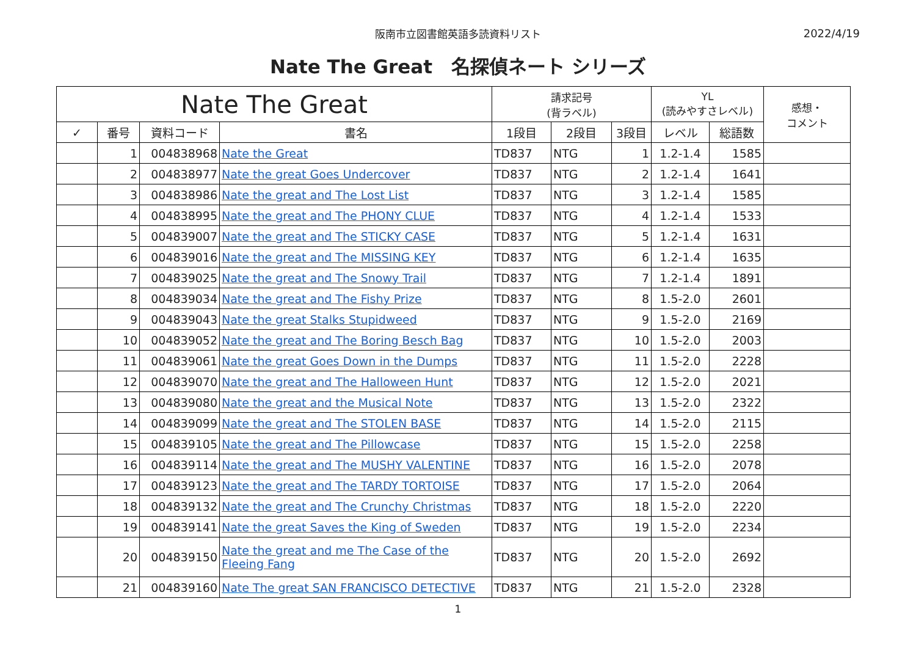阪南市立図書館英語多読資料リスト
2022/4/19
Nate The Great　名探偵ネート シリーズ
| Nate The Great | | | | 請求記号 (背ラベル) | | | YL (読みやすさレベル) | | 感想・ コメント |
| --- | --- | --- | --- | --- | --- | --- | --- | --- | --- |
| ✓ | 番号 | 資料コード | 書名 | 1段目 | 2段目 | 3段目 | レベル | 総語数 | |
| | 1 | 004838968 | Nate the Great | TD837 | NTG | 1 | 1.2-1.4 | 1585 | |
| | 2 | 004838977 | Nate the great Goes Undercover | TD837 | NTG | 2 | 1.2-1.4 | 1641 | |
| | 3 | 004838986 | Nate the great and The Lost List | TD837 | NTG | 3 | 1.2-1.4 | 1585 | |
| | 4 | 004838995 | Nate the great and The PHONY CLUE | TD837 | NTG | 4 | 1.2-1.4 | 1533 | |
| | 5 | 004839007 | Nate the great and The STICKY CASE | TD837 | NTG | 5 | 1.2-1.4 | 1631 | |
| | 6 | 004839016 | Nate the great and The MISSING KEY | TD837 | NTG | 6 | 1.2-1.4 | 1635 | |
| | 7 | 004839025 | Nate the great and The Snowy Trail | TD837 | NTG | 7 | 1.2-1.4 | 1891 | |
| | 8 | 004839034 | Nate the great and The Fishy Prize | TD837 | NTG | 8 | 1.5-2.0 | 2601 | |
| | 9 | 004839043 | Nate the great Stalks Stupidweed | TD837 | NTG | 9 | 1.5-2.0 | 2169 | |
| | 10 | 004839052 | Nate the great and The Boring Besch Bag | TD837 | NTG | 10 | 1.5-2.0 | 2003 | |
| | 11 | 004839061 | Nate the great Goes Down in the Dumps | TD837 | NTG | 11 | 1.5-2.0 | 2228 | |
| | 12 | 004839070 | Nate the great and The Halloween Hunt | TD837 | NTG | 12 | 1.5-2.0 | 2021 | |
| | 13 | 004839080 | Nate the great and the Musical Note | TD837 | NTG | 13 | 1.5-2.0 | 2322 | |
| | 14 | 004839099 | Nate the great and The STOLEN BASE | TD837 | NTG | 14 | 1.5-2.0 | 2115 | |
| | 15 | 004839105 | Nate the great and The Pillowcase | TD837 | NTG | 15 | 1.5-2.0 | 2258 | |
| | 16 | 004839114 | Nate the great and The MUSHY VALENTINE | TD837 | NTG | 16 | 1.5-2.0 | 2078 | |
| | 17 | 004839123 | Nate the great and The TARDY TORTOISE | TD837 | NTG | 17 | 1.5-2.0 | 2064 | |
| | 18 | 004839132 | Nate the great and The Crunchy Christmas | TD837 | NTG | 18 | 1.5-2.0 | 2220 | |
| | 19 | 004839141 | Nate the great Saves the King of Sweden | TD837 | NTG | 19 | 1.5-2.0 | 2234 | |
| | 20 | 004839150 | Nate the great and me The Case of the Fleeing Fang | TD837 | NTG | 20 | 1.5-2.0 | 2692 | |
| | 21 | 004839160 | Nate The great SAN FRANCISCO DETECTIVE | TD837 | NTG | 21 | 1.5-2.0 | 2328 | |
1